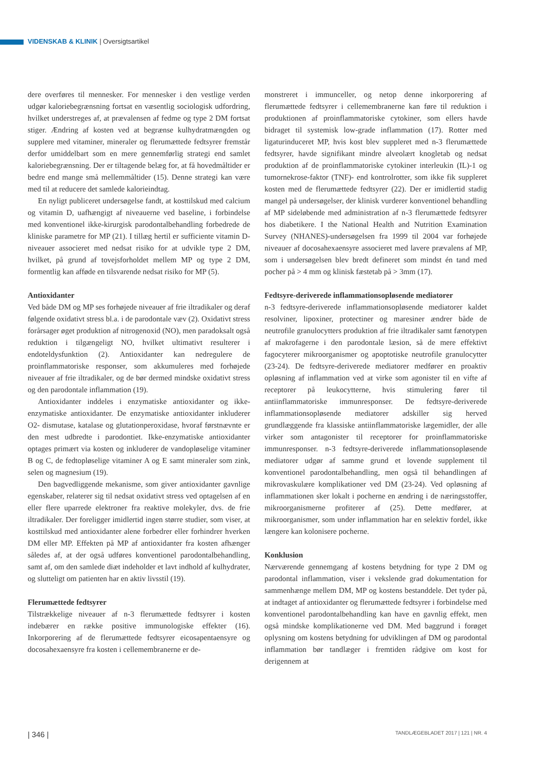VIDENSKAB & KLINIK | Oversigtsartikel
dere overføres til mennesker. For mennesker i den vestlige verden udgør kaloriebegrænsning fortsat en væsentlig sociologisk udfordring, hvilket understreges af, at prævalensen af fedme og type 2 DM fortsat stiger. Ændring af kosten ved at begrænse kulhydratmængden og supplere med vitaminer, mineraler og flerumættede fedtsyrer fremstår derfor umiddelbart som en mere gennemførlig strategi end samlet kaloriebegrænsning. Der er tiltagende belæg for, at få hovedmåltider er bedre end mange små mellemmåltider (15). Denne strategi kan være med til at reducere det samlede kalorieindtag.
En nyligt publiceret undersøgelse fandt, at kosttilskud med calcium og vitamin D, uafhængigt af niveauerne ved baseline, i forbindelse med konventionel ikke-kirurgisk parodontalbehandling forbedrede de kliniske parametre for MP (21). I tillæg hertil er sufficiente vitamin D-niveauer associeret med nedsat risiko for at udvikle type 2 DM, hvilket, på grund af tovejsforholdet mellem MP og type 2 DM, formentlig kan afføde en tilsvarende nedsat risiko for MP (5).
Antioxidanter
Ved både DM og MP ses forhøjede niveauer af frie iltradikaler og deraf følgende oxidativt stress bl.a. i de parodontale væv (2). Oxidativt stress forårsager øget produktion af nitrogenoxid (NO), men paradoksalt også reduktion i tilgængeligt NO, hvilket ultimativt resulterer i endoteldysfunktion (2). Antioxidanter kan nedregulere de proinflammatoriske responser, som akkumuleres med forhøjede niveauer af frie iltradikaler, og de bør dermed mindske oxidativt stress og den parodontale inflammation (19).
Antioxidanter inddeles i enzymatiske antioxidanter og ikke-enzymatiske antioxidanter. De enzymatiske antioxidanter inkluderer O2- dismutase, katalase og glutationperoxidase, hvoraf førstnævnte er den mest udbredte i parodontiet. Ikke-enzymatiske antioxidanter optages primært via kosten og inkluderer de vandopløselige vitaminer B og C, de fedtopløselige vitaminer A og E samt mineraler som zink, selen og magnesium (19).
Den bagvedliggende mekanisme, som giver antioxidanter gavnlige egenskaber, relaterer sig til nedsat oxidativt stress ved optagelsen af en eller flere uparrede elektroner fra reaktive molekyler, dvs. de frie iltradikaler. Der foreligger imidlertid ingen større studier, som viser, at kosttilskud med antioxidanter alene forbedrer eller forhindrer hverken DM eller MP. Effekten på MP af antioxidanter fra kosten afhænger således af, at der også udføres konventionel parodontalbehandling, samt af, om den samlede diæt indeholder et lavt indhold af kulhydrater, og slutteligt om patienten har en aktiv livsstil (19).
Flerumættede fedtsyrer
Tilstrækkelige niveauer af n-3 flerumættede fedtsyrer i kosten indebærer en række positive immunologiske effekter (16). Inkorporering af de flerumættede fedtsyrer eicosapentaensyre og docosahexaensyre fra kosten i cellemembranerne er de-
monstreret i immunceller, og netop denne inkorporering af flerumættede fedtsyrer i cellemembranerne kan føre til reduktion i produktionen af proinflammatoriske cytokiner, som ellers havde bidraget til systemisk low-grade inflammation (17). Rotter med ligaturinduceret MP, hvis kost blev suppleret med n-3 flerumættede fedtsyrer, havde signifikant mindre alveolært knogletab og nedsat produktion af de proinflammatoriske cytokiner interleukin (IL)-1 og tumornekrose-faktor (TNF)- end kontrolrotter, som ikke fik suppleret kosten med de flerumættede fedtsyrer (22). Der er imidlertid stadig mangel på undersøgelser, der klinisk vurderer konventionel behandling af MP sideløbende med administration af n-3 flerumættede fedtsyrer hos diabetikere. I the National Health and Nutrition Examination Survey (NHANES)-undersøgelsen fra 1999 til 2004 var forhøjede niveauer af docosahexaensyre associeret med lavere prævalens af MP, som i undersøgelsen blev bredt defineret som mindst én tand med pocher på > 4 mm og klinisk fæstetab på > 3mm (17).
Fedtsyre-deriverede inflammationsopløsende mediatorer
n-3 fedtsyre-deriverede inflammationsopløsende mediatorer kaldet resolviner, lipoxiner, protectiner og maresiner ændrer både de neutrofile granulocytters produktion af frie iltradikaler samt fænotypen af makrofagerne i den parodontale læsion, så de mere effektivt fagocyterer mikroorganismer og apoptotiske neutrofile granulocytter (23-24). De fedtsyre-deriverede mediatorer medfører en proaktiv opløsning af inflammation ved at virke som agonister til en vifte af receptorer på leukocytterne, hvis stimulering fører til antiinflammatoriske immunresponser. De fedtsyre-deriverede inflammationsopløsende mediatorer adskiller sig herved grundlæggende fra klassiske antiinflammatoriske lægemidler, der alle virker som antagonister til receptorer for proinflammatoriske immunresponser. n-3 fedtsyre-deriverede inflammationsopløsende mediatorer udgør af samme grund et lovende supplement til konventionel parodontalbehandling, men også til behandlingen af mikrovaskulære komplikationer ved DM (23-24). Ved opløsning af inflammationen sker lokalt i pocherne en ændring i de næringsstoffer, mikroorganismerne profiterer af (25). Dette medfører, at mikroorganismer, som under inflammation har en selektiv fordel, ikke længere kan kolonisere pocherne.
Konklusion
Nærværende gennemgang af kostens betydning for type 2 DM og parodontal inflammation, viser i vekslende grad dokumentation for sammenhænge mellem DM, MP og kostens bestanddele. Det tyder på, at indtaget af antioxidanter og flerumættede fedtsyrer i forbindelse med konventionel parodontalbehandling kan have en gavnlig effekt, men også mindske komplikationerne ved DM. Med baggrund i forøget oplysning om kostens betydning for udviklingen af DM og parodontal inflammation bør tandlæger i fremtiden rådgive om kost for derigennem at
| 346 | TANDLÆGEBLADET 2017 | 121 | NR. 4